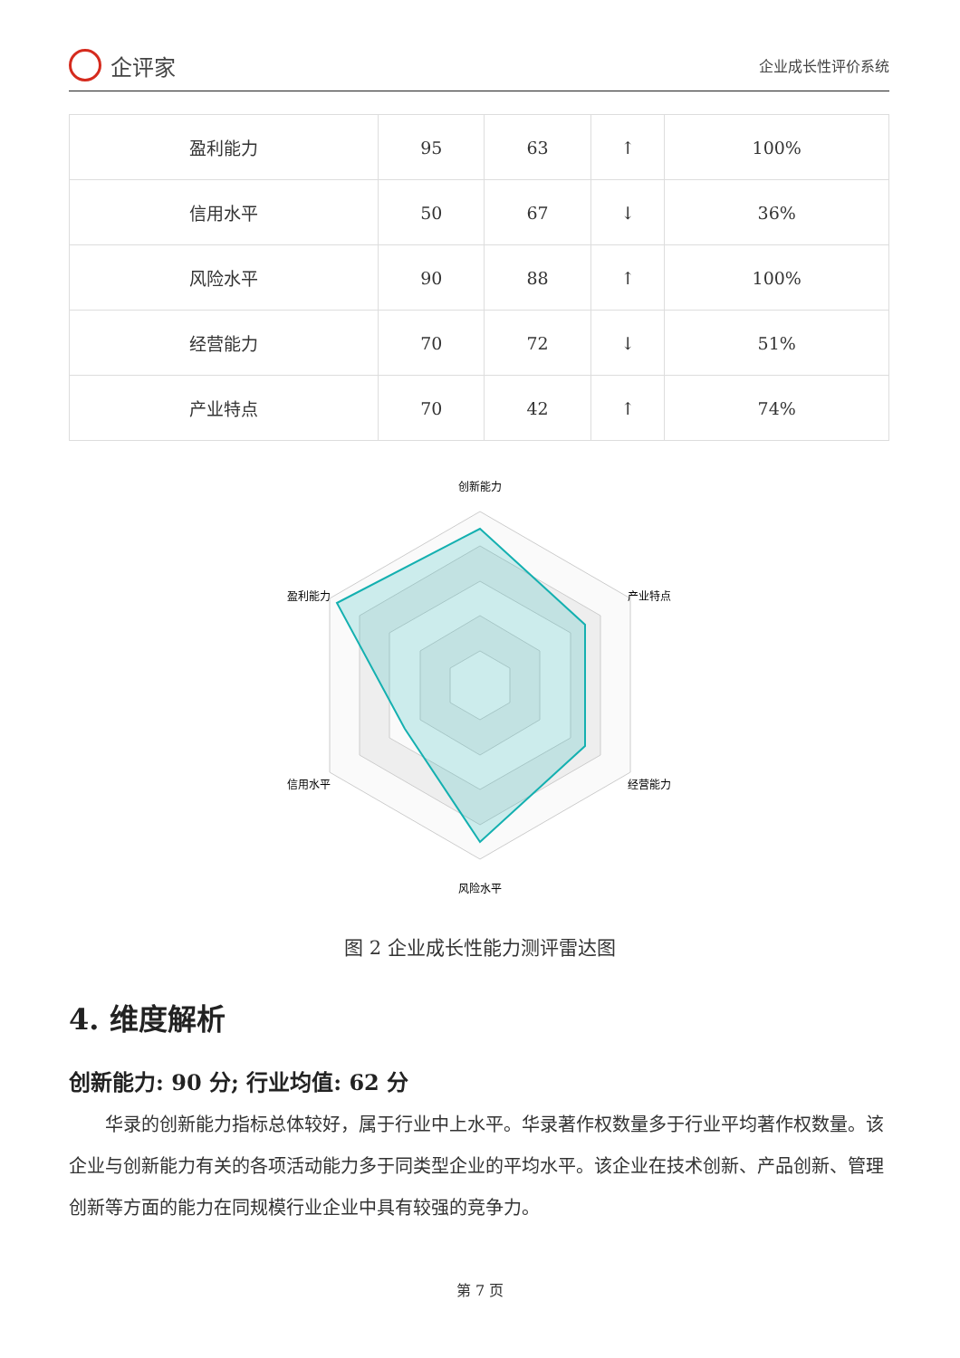企评家
企业成长性评价系统
| 盈利能力 | 95 | 63 | ↑ | 100% |
| 信用水平 | 50 | 67 | ↓ | 36% |
| 风险水平 | 90 | 88 | ↑ | 100% |
| 经营能力 | 70 | 72 | ↓ | 51% |
| 产业特点 | 70 | 42 | ↑ | 74% |
创新能力
产业特点
经营能力
风险水平
信用水平
盈利能力
图 2 企业成长性能力测评雷达图
4. 维度解析
创新能力: 90 分; 行业均值: 62 分
华录的创新能力指标总体较好，属于行业中上水平。华录著作权数量多于行业平均著作权数量。该企业与创新能力有关的各项活动能力多于同类型企业的平均水平。该企业在技术创新、产品创新、管理创新等方面的能力在同规模行业企业中具有较强的竞争力。
第 7 页